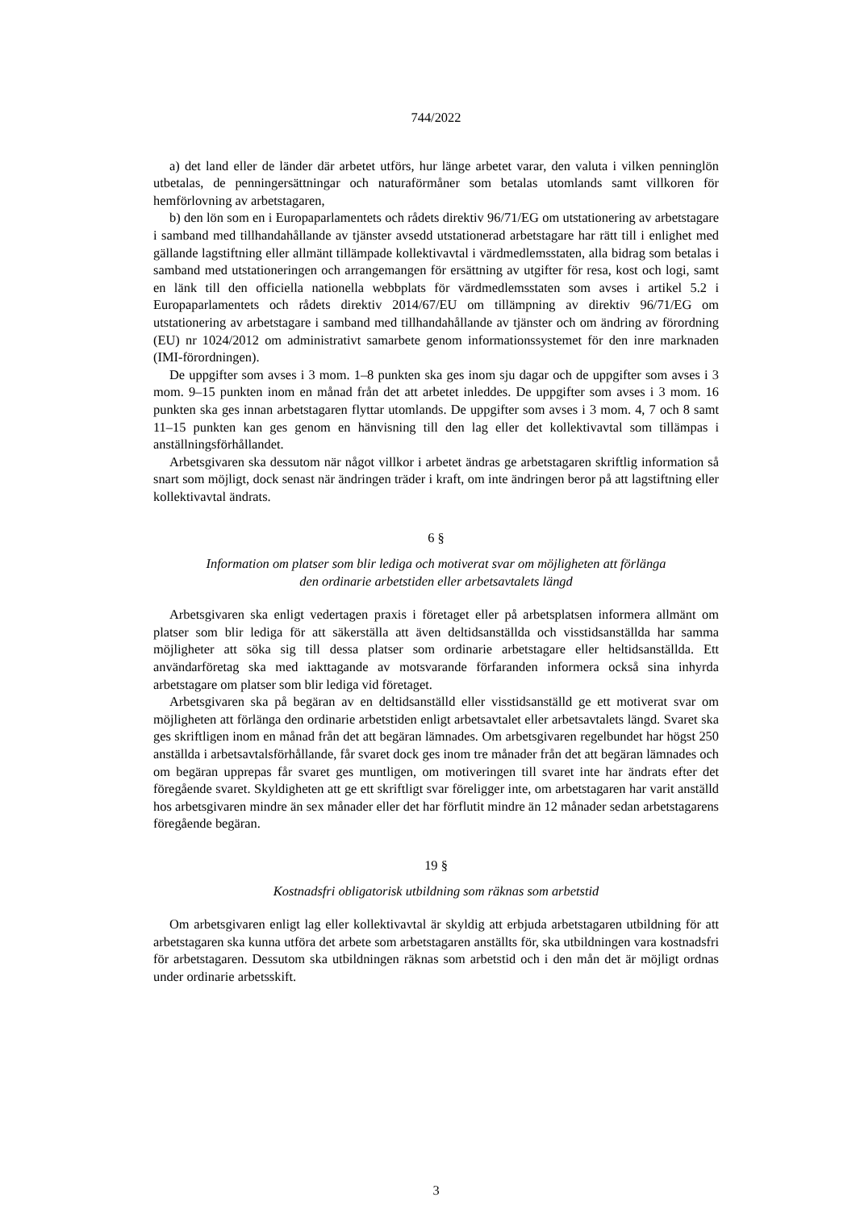744/2022
a) det land eller de länder där arbetet utförs, hur länge arbetet varar, den valuta i vilken penninglön utbetalas, de penningersättningar och naturaförmåner som betalas utomlands samt villkoren för hemförlovning av arbetstagaren,
b) den lön som en i Europaparlamentets och rådets direktiv 96/71/EG om utstationering av arbetstagare i samband med tillhandahållande av tjänster avsedd utstationerad arbetstagare har rätt till i enlighet med gällande lagstiftning eller allmänt tillämpade kollektivavtal i värdmedlemsstaten, alla bidrag som betalas i samband med utstationeringen och arrangemangen för ersättning av utgifter för resa, kost och logi, samt en länk till den officiella nationella webbplats för värdmedlemsstaten som avses i artikel 5.2 i Europaparlamentets och rådets direktiv 2014/67/EU om tillämpning av direktiv 96/71/EG om utstationering av arbetstagare i samband med tillhandahållande av tjänster och om ändring av förordning (EU) nr 1024/2012 om administrativt samarbete genom informationssystemet för den inre marknaden (IMI-förordningen).
De uppgifter som avses i 3 mom. 1–8 punkten ska ges inom sju dagar och de uppgifter som avses i 3 mom. 9–15 punkten inom en månad från det att arbetet inleddes. De uppgifter som avses i 3 mom. 16 punkten ska ges innan arbetstagaren flyttar utomlands. De uppgifter som avses i 3 mom. 4, 7 och 8 samt 11–15 punkten kan ges genom en hänvisning till den lag eller det kollektivavtal som tillämpas i anställningsförhållandet.
Arbetsgivaren ska dessutom när något villkor i arbetet ändras ge arbetstagaren skriftlig information så snart som möjligt, dock senast när ändringen träder i kraft, om inte ändringen beror på att lagstiftning eller kollektivavtal ändrats.
6 §
Information om platser som blir lediga och motiverat svar om möjligheten att förlänga
den ordinarie arbetstiden eller arbetsavtalets längd
Arbetsgivaren ska enligt vedertagen praxis i företaget eller på arbetsplatsen informera allmänt om platser som blir lediga för att säkerställa att även deltidsanställda och visstidsanställda har samma möjligheter att söka sig till dessa platser som ordinarie arbetstagare eller heltidsanställda. Ett användarföretag ska med iakttagande av motsvarande förfaranden informera också sina inhyrda arbetstagare om platser som blir lediga vid företaget.
Arbetsgivaren ska på begäran av en deltidsanställd eller visstidsanställd ge ett motiverat svar om möjligheten att förlänga den ordinarie arbetstiden enligt arbetsavtalet eller arbetsavtalets längd. Svaret ska ges skriftligen inom en månad från det att begäran lämnades. Om arbetsgivaren regelbundet har högst 250 anställda i arbetsavtalsförhållande, får svaret dock ges inom tre månader från det att begäran lämnades och om begäran upprepas får svaret ges muntligen, om motiveringen till svaret inte har ändrats efter det föregående svaret. Skyldigheten att ge ett skriftligt svar föreligger inte, om arbetstagaren har varit anställd hos arbetsgivaren mindre än sex månader eller det har förflutit mindre än 12 månader sedan arbetstagarens föregående begäran.
19 §
Kostnadsfri obligatorisk utbildning som räknas som arbetstid
Om arbetsgivaren enligt lag eller kollektivavtal är skyldig att erbjuda arbetstagaren utbildning för att arbetstagaren ska kunna utföra det arbete som arbetstagaren anställts för, ska utbildningen vara kostnadsfri för arbetstagaren. Dessutom ska utbildningen räknas som arbetstid och i den mån det är möjligt ordnas under ordinarie arbetsskift.
3